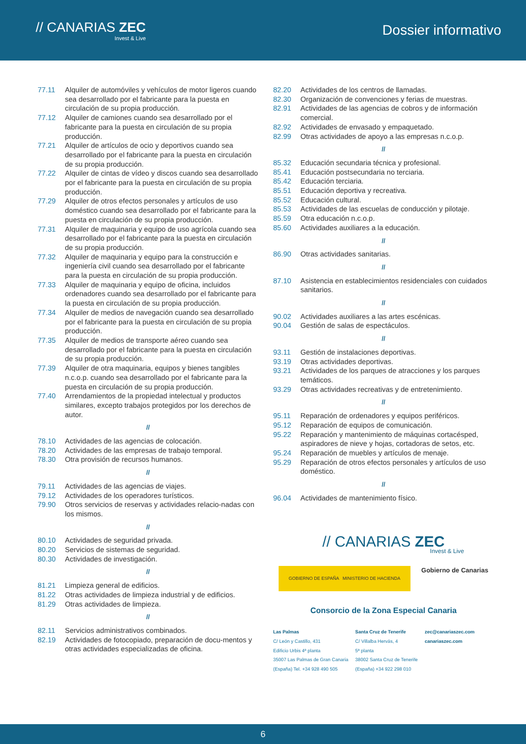// CANARIAS ZEC
Invest & Live
Dossier informativo
77.11 Alquiler de automóviles y vehículos de motor ligeros cuando sea desarrollado por el fabricante para la puesta en circulación de su propia producción.
77.12 Alquiler de camiones cuando sea desarrollado por el fabricante para la puesta en circulación de su propia producción.
77.21 Alquiler de artículos de ocio y deportivos cuando sea desarrollado por el fabricante para la puesta en circulación de su propia producción.
77.22 Alquiler de cintas de vídeo y discos cuando sea desarrollado por el fabricante para la puesta en circulación de su propia producción.
77.29 Alquiler de otros efectos personales y artículos de uso doméstico cuando sea desarrollado por el fabricante para la puesta en circulación de su propia producción.
77.31 Alquiler de maquinaria y equipo de uso agrícola cuando sea desarrollado por el fabricante para la puesta en circulación de su propia producción.
77.32 Alquiler de maquinaria y equipo para la construcción e ingeniería civil cuando sea desarrollado por el fabricante para la puesta en circulación de su propia producción.
77.33 Alquiler de maquinaria y equipo de oficina, incluidos ordenadores cuando sea desarrollado por el fabricante para la puesta en circulación de su propia producción.
77.34 Alquiler de medios de navegación cuando sea desarrollado por el fabricante para la puesta en circulación de su propia producción.
77.35 Alquiler de medios de transporte aéreo cuando sea desarrollado por el fabricante para la puesta en circulación de su propia producción.
77.39 Alquiler de otra maquinaria, equipos y bienes tangibles n.c.o.p. cuando sea desarrollado por el fabricante para la puesta en circulación de su propia producción.
77.40 Arrendamientos de la propiedad intelectual y productos similares, excepto trabajos protegidos por los derechos de autor.
//
78.10 Actividades de las agencias de colocación.
78.20 Actividades de las empresas de trabajo temporal.
78.30 Otra provisión de recursos humanos.
//
79.11 Actividades de las agencias de viajes.
79.12 Actividades de los operadores turísticos.
79.90 Otros servicios de reservas y actividades relacio-nadas con los mismos.
//
80.10 Actividades de seguridad privada.
80.20 Servicios de sistemas de seguridad.
80.30 Actividades de investigación.
//
81.21 Limpieza general de edificios.
81.22 Otras actividades de limpieza industrial y de edificios.
81.29 Otras actividades de limpieza.
//
82.11 Servicios administrativos combinados.
82.19 Actividades de fotocopiado, preparación de docu-mentos y otras actividades especializadas de oficina.
82.20 Actividades de los centros de llamadas.
82.30 Organización de convenciones y ferias de muestras.
82.91 Actividades de las agencias de cobros y de información comercial.
82.92 Actividades de envasado y empaquetado.
82.99 Otras actividades de apoyo a las empresas n.c.o.p.
//
85.32 Educación secundaria técnica y profesional.
85.41 Educación postsecundaria no terciaria.
85.42 Educación terciaria.
85.51 Educación deportiva y recreativa.
85.52 Educación cultural.
85.53 Actividades de las escuelas de conducción y pilotaje.
85.59 Otra educación n.c.o.p.
85.60 Actividades auxiliares a la educación.
//
86.90 Otras actividades sanitarias.
//
87.10 Asistencia en establecimientos residenciales con cuidados sanitarios.
//
90.02 Actividades auxiliares a las artes escénicas.
90.04 Gestión de salas de espectáculos.
//
93.11 Gestión de instalaciones deportivas.
93.19 Otras actividades deportivas.
93.21 Actividades de los parques de atracciones y los parques temáticos.
93.29 Otras actividades recreativas y de entretenimiento.
//
95.11 Reparación de ordenadores y equipos periféricos.
95.12 Reparación de equipos de comunicación.
95.22 Reparación y mantenimiento de máquinas cortacésped, aspiradores de nieve y hojas, cortadoras de setos, etc.
95.24 Reparación de muebles y artículos de menaje.
95.29 Reparación de otros efectos personales y artículos de uso doméstico.
//
96.04 Actividades de mantenimiento físico.
// CANARIAS ZEC
Invest & Live
GOBIERNO DE ESPAÑA MINISTERIO DE HACIENDA Gobierno de Canarias
Consorcio de la Zona Especial Canaria
Las Palmas
C/ León y Castillo, 431
Edificio Urbis 4ª planta
35007 Las Palmas de Gran Canaria
(España) Tel. +34 928 490 505
Santa Cruz de Tenerife
C/ Villalba Hervás, 4
5ª planta
38002 Santa Cruz de Tenerife
(España) +34 922 298 010
zec@canariaszec.com
canariaszec.com
6